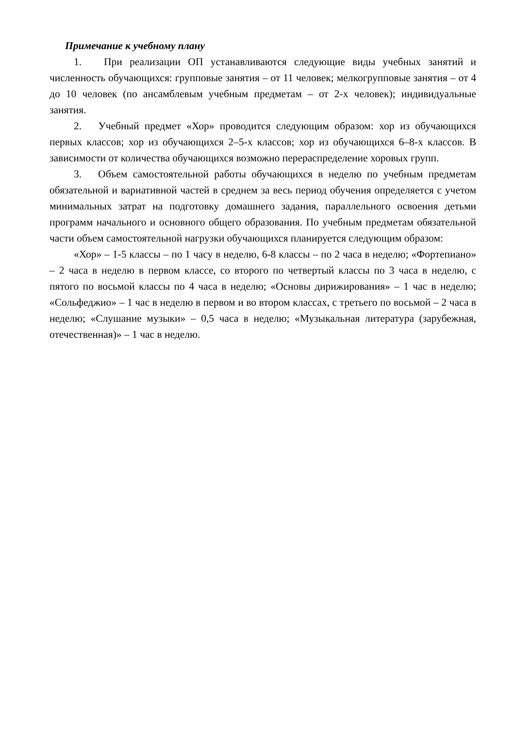Примечание к учебному плану
1. При реализации ОП устанавливаются следующие виды учебных занятий и численность обучающихся: групповые занятия – от 11 человек; мелкогрупповые занятия – от 4 до 10 человек (по ансамблевым учебным предметам – от 2-х человек); индивидуальные занятия.
2. Учебный предмет «Хор» проводится следующим образом: хор из обучающихся первых классов; хор из обучающихся 2–5-х классов; хор из обучающихся 6–8-х классов. В зависимости от количества обучающихся возможно перераспределение хоровых групп.
3. Объем самостоятельной работы обучающихся в неделю по учебным предметам обязательной и вариативной частей в среднем за весь период обучения определяется с учетом минимальных затрат на подготовку домашнего задания, параллельного освоения детьми программ начального и основного общего образования. По учебным предметам обязательной части объем самостоятельной нагрузки обучающихся планируется следующим образом:
«Хор» – 1-5 классы – по 1 часу в неделю, 6-8 классы – по 2 часа в неделю; «Фортепиано» – 2 часа в неделю в первом классе, со второго по четвертый классы по 3 часа в неделю, с пятого по восьмой классы по 4 часа в неделю; «Основы дирижирования» – 1 час в неделю; «Сольфеджио» – 1 час в неделю в первом и во втором классах, с третьего по восьмой – 2 часа в неделю; «Слушание музыки» – 0,5 часа в неделю; «Музыкальная литература (зарубежная, отечественная)» – 1 час в неделю.